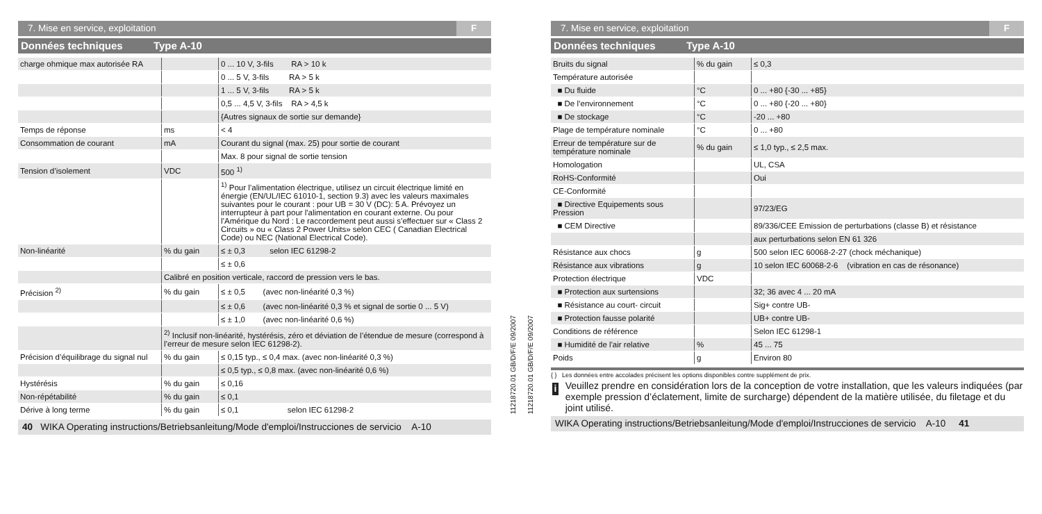7. Mise en service, exploitation F
Données techniques Type A-10
| charge ohmique max autorisée RA | | 0 ... 10 V, 3-fils RA > 10 k |
| | | 0 ... 5 V, 3-fils RA > 5 k |
| | | 1 ... 5 V, 3-fils RA > 5 k |
| | | 0,5 ... 4,5 V, 3-fils RA > 4,5 k |
| | | {Autres signaux de sortie sur demande} |
| Temps de réponse | ms | < 4 |
| Consommation de courant | mA | Courant du signal (max. 25) pour sortie de courant |
| | | Max. 8 pour signal de sortie tension |
| Tension d’isolement | VDC | 500 <sup>1)</sup> |
| | | <sup>1)</sup> Pour l’alimentation électrique, utilisez un circuit électrique limité en énergie (EN/UL/IEC 61010-1, section 9.3) avec les valeurs maximales suivantes pour le courant : pour UB = 30 V (DC): 5 A. Prévoyez un interrupteur à part pour l'alimentation en courant externe. Ou pour l’Amérique du Nord : Le raccordement peut aussi s’effectuer sur « Class 2 Circuits » ou « Class 2 Power Units» selon CEC ( Canadian Electrical Code) ou NEC (National Electrical Code). |
| Non-linéarité | % du gain | ≤ ± 0,3 selon IEC 61298-2 |
| | | ≤ ± 0,6 |
| | Calibré en position verticale, raccord de pression vers le bas. | |
| Précision <sup>2)</sup> | % du gain | ≤ ± 0,5 (avec non-linéarité 0,3 %) |
| | | ≤ ± 0,6 (avec non-linéarité 0,3 % et signal de sortie 0 ... 5 V) |
| | | ≤ ± 1,0 (avec non-linéarité 0,6 %) |
| | <sup>2)</sup> Inclusif non-linéarité, hystérésis, zéro et déviation de l’étendue de mesure (correspond à l’erreur de mesure selon IEC 61298-2). | |
| Précision d’équilibrage du signal nul | % du gain | ≤ 0,15 typ., ≤ 0,4 max. (avec non-linéarité 0,3 %) |
| | | ≤ 0,5 typ., ≤ 0,8 max. (avec non-linéarité 0,6 %) |
| Hystérésis | % du gain | ≤ 0,16 |
| Non-répétabilité | % du gain | ≤ 0,1 |
| Dérive à long terme | % du gain | ≤ 0,1 selon IEC 61298-2 |
40 WIKA Operating instructions/Betriebsanleitung/Mode d'emploi/Instrucciones de servicio A-10
11218720.01 GB/D/F/E 09/2007
11218720.01 GB/D/F/E 09/2007
7. Mise en service, exploitation F
Données techniques Type A-10
| Bruits du signal | % du gain | ≤ 0,3 |
| Température autorisée | | |
| ■ Du fluide | °C | 0 ... +80 {-30 ... +85} |
| ■ De l’environnement | °C | 0 ... +80 {-20 ... +80} |
| ■ De stockage | °C | -20 ... +80 |
| Plage de température nominale | °C | 0 ... +80 |
| Erreur de température sur de température nominale | % du gain | ≤ 1,0 typ., ≤ 2,5 max. |
| Homologation | | UL, CSA |
| RoHS-Conformité | | Oui |
| CE-Conformité | | |
| ■ Directive Equipements sous Pression | | 97/23/EG |
| ■ CEM Directive | | 89/336/CEE Emission de perturbations (classe B) et résistance |
| | | aux perturbations selon EN 61 326 |
| Résistance aux chocs | g | 500 selon IEC 60068-2-27 (chock méchanique) |
| Résistance aux vibrations | g | 10 selon IEC 60068-2-6 (vibration en cas de résonance) |
| Protection électrique | VDC | |
| ■ Protection aux surtensions | | 32; 36 avec 4 ... 20 mA |
| ■ Résistance au court- circuit | | Sig+ contre UB- |
| ■ Protection fausse polarité | | UB+ contre UB- |
| Conditions de référence | | Selon IEC 61298-1 |
| ■ Humidité de l'air relative | % | 45 ... 75 |
| Poids | g | Environ 80 |
{ } Les données entre accolades précisent les options disponibles contre supplément de prix.
i
Veuillez prendre en considération lors de la conception de votre installation, que les valeurs indiquées (par exemple pression d’éclatement, limite de surcharge) dépendent de la matière utilisée, du filetage et du joint utilisé.
WIKA Operating instructions/Betriebsanleitung/Mode d'emploi/Instrucciones de servicio A-10 41